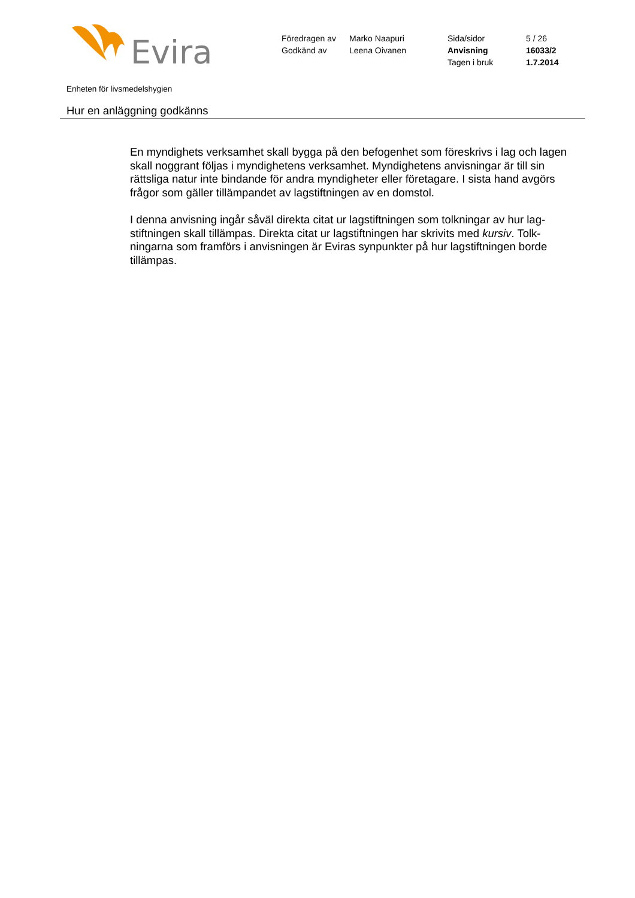Evira
Föredragen av Marko Naapuri Sida/sidor 5 / 26 Godkänd av Leena Oivanen Anvisning 16033/2 Tagen i bruk 1.7.2014
Enheten för livsmedelshygien
Hur en anläggning godkänns
En myndighets verksamhet skall bygga på den befogenhet som föreskrivs i lag och lagen skall noggrant följas i myndighetens verksamhet. Myndighetens anvisningar är till sin rättsliga natur inte bindande för andra myndigheter eller företagare. I sista hand avgörs frågor som gäller tillämpandet av lagstiftningen av en domstol.
I denna anvisning ingår såväl direkta citat ur lagstiftningen som tolkningar av hur lag-stiftningen skall tillämpas. Direkta citat ur lagstiftningen har skrivits med kursiv. Tolk-ningarna som framförs i anvisningen är Eviras synpunkter på hur lagstiftningen borde tillämpas.